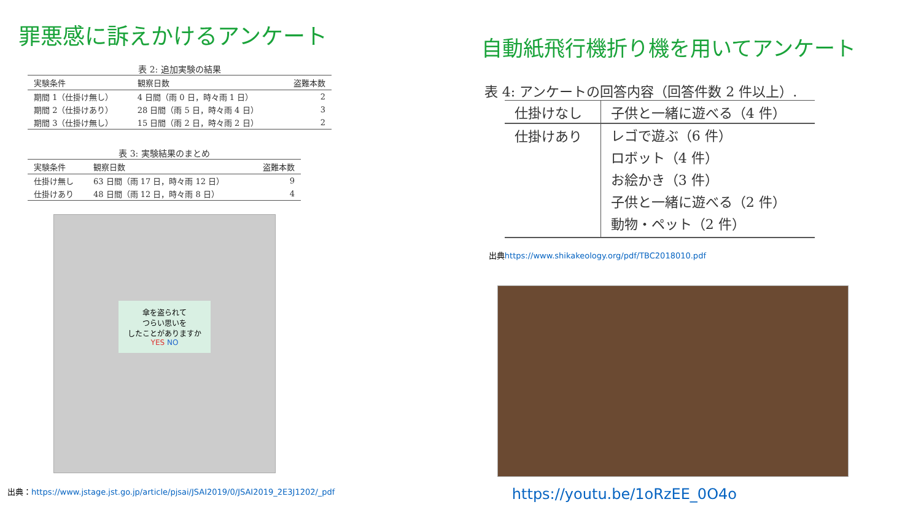罪悪感に訴えかけるアンケート
表 2: 追加実験の結果
| 実験条件 | 観察日数 | 盗難本数 |
| --- | --- | --- |
| 期間 1（仕掛け無し） | 4 日間（雨 0 日，時々雨 1 日） | 2 |
| 期間 2（仕掛けあり） | 28 日間（雨 5 日，時々雨 4 日） | 3 |
| 期間 3（仕掛け無し） | 15 日間（雨 2 日，時々雨 2 日） | 2 |
表 3: 実験結果のまとめ
| 実験条件 | 観察日数 | 盗難本数 |
| --- | --- | --- |
| 仕掛け無し | 63 日間（雨 17 日，時々雨 12 日） | 9 |
| 仕掛けあり | 48 日間（雨 12 日，時々雨 8 日） | 4 |
傘を盗られて
つらい思いを
したことがありますか
YES NO
出典：https://www.jstage.jst.go.jp/article/pjsai/JSAI2019/0/JSAI2019_2E3J1202/_pdf
自動紙飛行機折り機を用いてアンケート
表 4: アンケートの回答内容（回答件数 2 件以上）.
| 仕掛けなし | 子供と一緒に遊べる（4 件） |
| 仕掛けあり | レゴで遊ぶ（6 件） ロボット（4 件） お絵かき（3 件） 子供と一緒に遊べる（2 件） 動物・ペット（2 件） |
出典https://www.shikakeology.org/pdf/TBC2018010.pdf
https://youtu.be/1oRzEE_0O4o